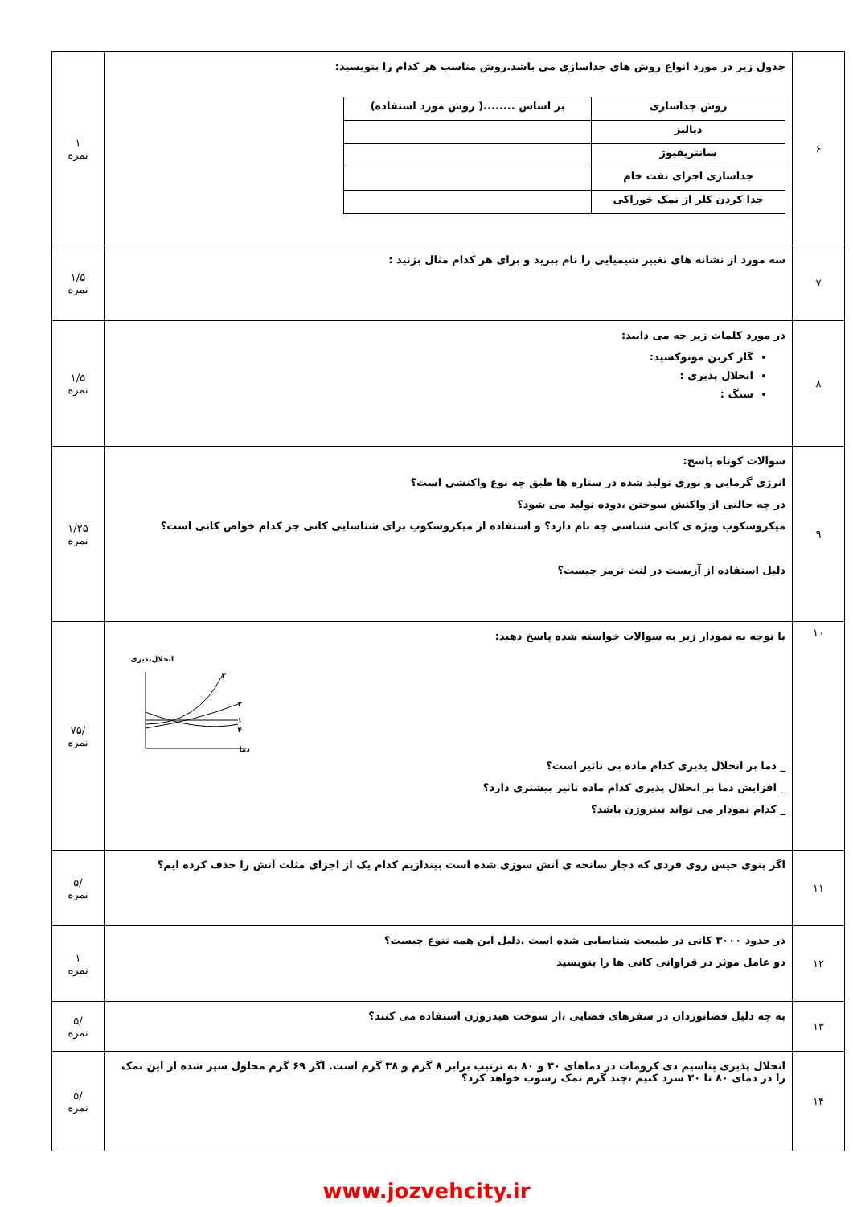| ۶ | جدول زیر در مورد انواع روش های جداسازی می باشد.روش مناسب هر کدام را بنویسید: / روش جداسازی / بر اساس ........( روش مورد استفاده) / / دیالیز / / / سانتریفیوژ / / / جداسازی اجزای نفت خام / / / جدا کردن کلر از نمک خوراکی / / | ۱ نمره |
| ۷ | سه مورد از نشانه های تغییر شیمیایی را نام ببرید و برای هر کدام مثال بزنید : | ۱/۵ نمره |
| ۸ | در مورد کلمات زیر چه می دانید: گاز کربن مونوکسید: انحلال پذیری : سنگ : | ۱/۵ نمره |
| ۹ | سوالات کوتاه پاسخ: انرژی گرمایی و نوری تولید شده در ستاره ها طبق چه نوع واکنشی است؟ در چه حالتی از واکنش سوختن ،دوده تولید می شود؟ میکروسکوپ ویژه ی کانی شناسی چه نام دارد؟ و استفاده از میکروسکوپ برای شناسایی کانی جز کدام خواص کانی است؟ دلیل استفاده از آزبست در لنت ترمز چیست؟ | ۱/۲۵ نمره |
| ۱۰ | با توجه به نمودار زیر به سوالات خواسته شده پاسخ دهید: انحلال‌پذیری دما ۳ ۲ ۱ ۴ _ دما بر انحلال پذیری کدام ماده بی تاثیر است؟ _ افزایش دما بر انحلال پذیری کدام ماده تاثیر بیشتری دارد؟ _ کدام نمودار می تواند نیتروژن باشد؟ | /۷۵ نمره |
| ۱۱ | اگر پتوی خیس روی فردی که دچار سانحه ی آتش سوزی شده است بیندازیم کدام یک از اجزای مثلث آتش را حذف کرده ایم؟ | /۵ نمره |
| ۱۲ | در حدود ۳۰۰۰ کانی در طبیعت شناسایی شده است .دلیل این همه تنوع چیست؟ دو عامل موثر در فراوانی کانی ها را بنویسید | ۱ نمره |
| ۱۳ | به چه دلیل فضانوردان در سفرهای فضایی ،از سوخت هیدروژن استفاده می کنند؟ | /۵ نمره |
| ۱۴ | انحلال پذیری پتاسیم دی کرومات در دماهای ۳۰ و ۸۰ به ترتیب برابر ۸ گرم و ۳۸ گرم است. اگر ۶۹ گرم محلول سیر شده از این نمک را در دمای ۸۰ تا ۳۰ سرد کنیم ،چند گرم نمک رسوب خواهد کرد؟ | /۵ نمره |
www.jozvehcity.ir